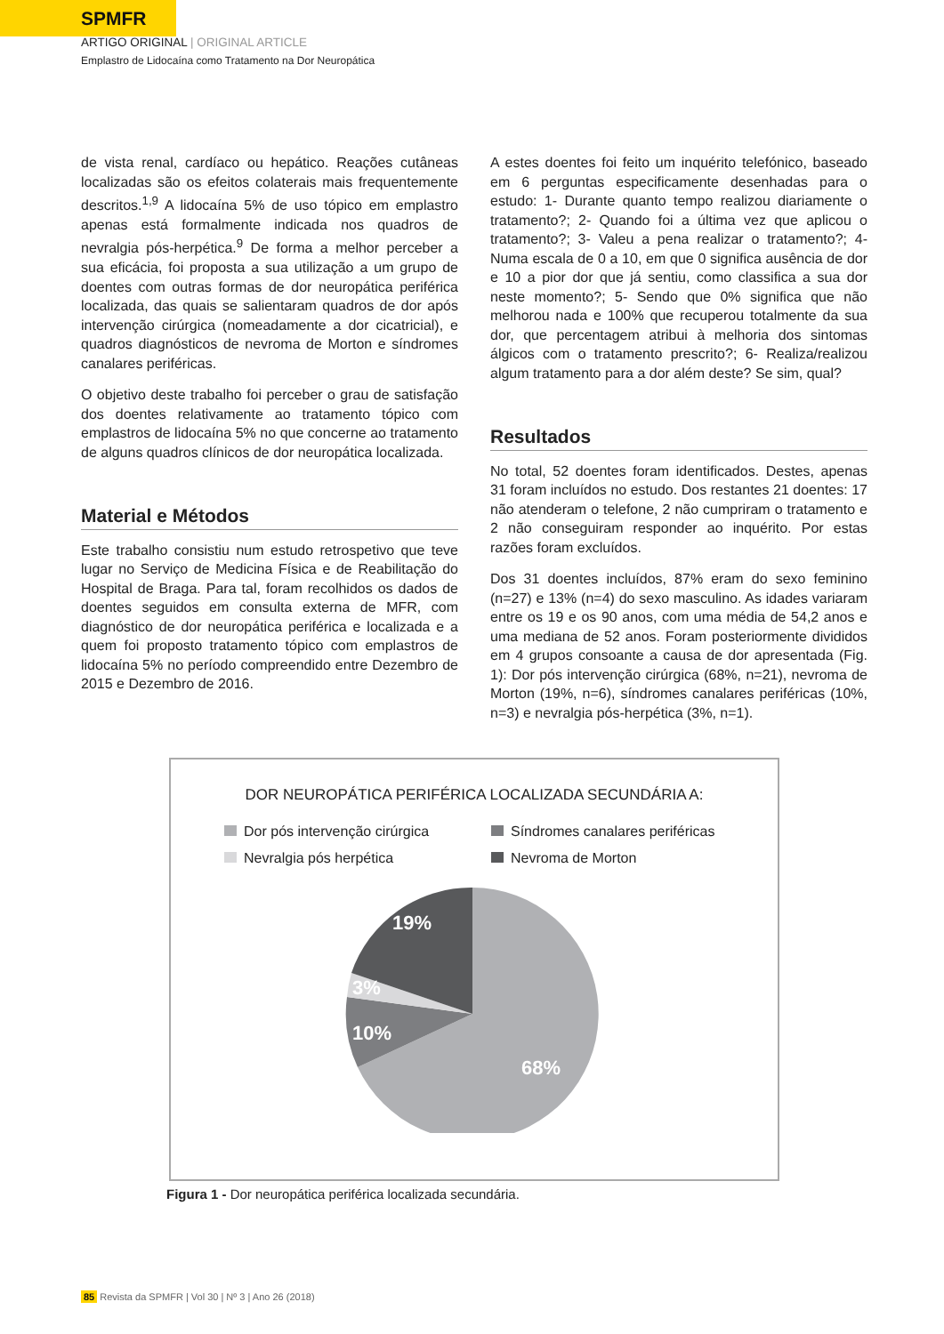SPMFR
ARTIGO ORIGINAL | ORIGINAL ARTICLE
Emplastro de Lidocaína como Tratamento na Dor Neuropática
de vista renal, cardíaco ou hepático. Reações cutâneas localizadas são os efeitos colaterais mais frequentemente descritos.<sup>1,9</sup> A lidocaína 5% de uso tópico em emplastro apenas está formalmente indicada nos quadros de nevralgia pós-herpética.<sup>9</sup> De forma a melhor perceber a sua eficácia, foi proposta a sua utilização a um grupo de doentes com outras formas de dor neuropática periférica localizada, das quais se salientaram quadros de dor após intervenção cirúrgica (nomeadamente a dor cicatricial), e quadros diagnósticos de nevroma de Morton e síndromes canalares periféricas.
O objetivo deste trabalho foi perceber o grau de satisfação dos doentes relativamente ao tratamento tópico com emplastros de lidocaína 5% no que concerne ao tratamento de alguns quadros clínicos de dor neuropática localizada.
Material e Métodos
Este trabalho consistiu num estudo retrospetivo que teve lugar no Serviço de Medicina Física e de Reabilitação do Hospital de Braga. Para tal, foram recolhidos os dados de doentes seguidos em consulta externa de MFR, com diagnóstico de dor neuropática periférica e localizada e a quem foi proposto tratamento tópico com emplastros de lidocaína 5% no período compreendido entre Dezembro de 2015 e Dezembro de 2016.
A estes doentes foi feito um inquérito telefónico, baseado em 6 perguntas especificamente desenhadas para o estudo: 1- Durante quanto tempo realizou diariamente o tratamento?; 2- Quando foi a última vez que aplicou o tratamento?; 3- Valeu a pena realizar o tratamento?; 4- Numa escala de 0 a 10, em que 0 significa ausência de dor e 10 a pior dor que já sentiu, como classifica a sua dor neste momento?; 5- Sendo que 0% significa que não melhorou nada e 100% que recuperou totalmente da sua dor, que percentagem atribui à melhoria dos sintomas álgicos com o tratamento prescrito?; 6- Realiza/realizou algum tratamento para a dor além deste? Se sim, qual?
Resultados
No total, 52 doentes foram identificados. Destes, apenas 31 foram incluídos no estudo. Dos restantes 21 doentes: 17 não atenderam o telefone, 2 não cumpriram o tratamento e 2 não conseguiram responder ao inquérito. Por estas razões foram excluídos.
Dos 31 doentes incluídos, 87% eram do sexo feminino (n=27) e 13% (n=4) do sexo masculino. As idades variaram entre os 19 e os 90 anos, com uma média de 54,2 anos e uma mediana de 52 anos. Foram posteriormente divididos em 4 grupos consoante a causa de dor apresentada (Fig. 1): Dor pós intervenção cirúrgica (68%, n=21), nevroma de Morton (19%, n=6), síndromes canalares periféricas (10%, n=3) e nevralgia pós-herpética (3%, n=1).
DOR NEUROPÁTICA PERIFÉRICA LOCALIZADA SECUNDÁRIA A:
Dor pós intervenção cirúrgica
Síndromes canalares periféricas
Nevralgia pós herpética
Nevroma de Morton
19%
3%
10%
68%
Figura 1 - Dor neuropática periférica localizada secundária.
85 Revista da SPMFR | Vol 30 | Nº 3 | Ano 26 (2018)